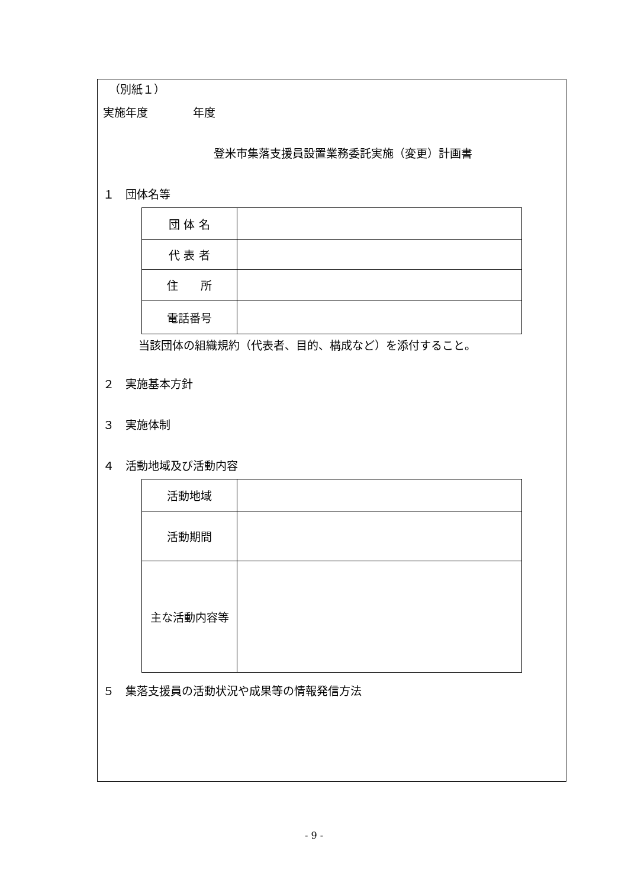（別紙１）
実施年度　　　　年度
登米市集落支援員設置業務委託実施（変更）計画書
１　団体名等
| 団 体 名 | |
| 代 表 者 | |
| 住 所 | |
| 電話番号 | |
当該団体の組織規約（代表者、目的、構成など）を添付すること。
２　実施基本方針
３　実施体制
４　活動地域及び活動内容
| 活動地域 | |
| 活動期間 | |
| 主な活動内容等 | |
５　集落支援員の活動状況や成果等の情報発信方法
- 9 -